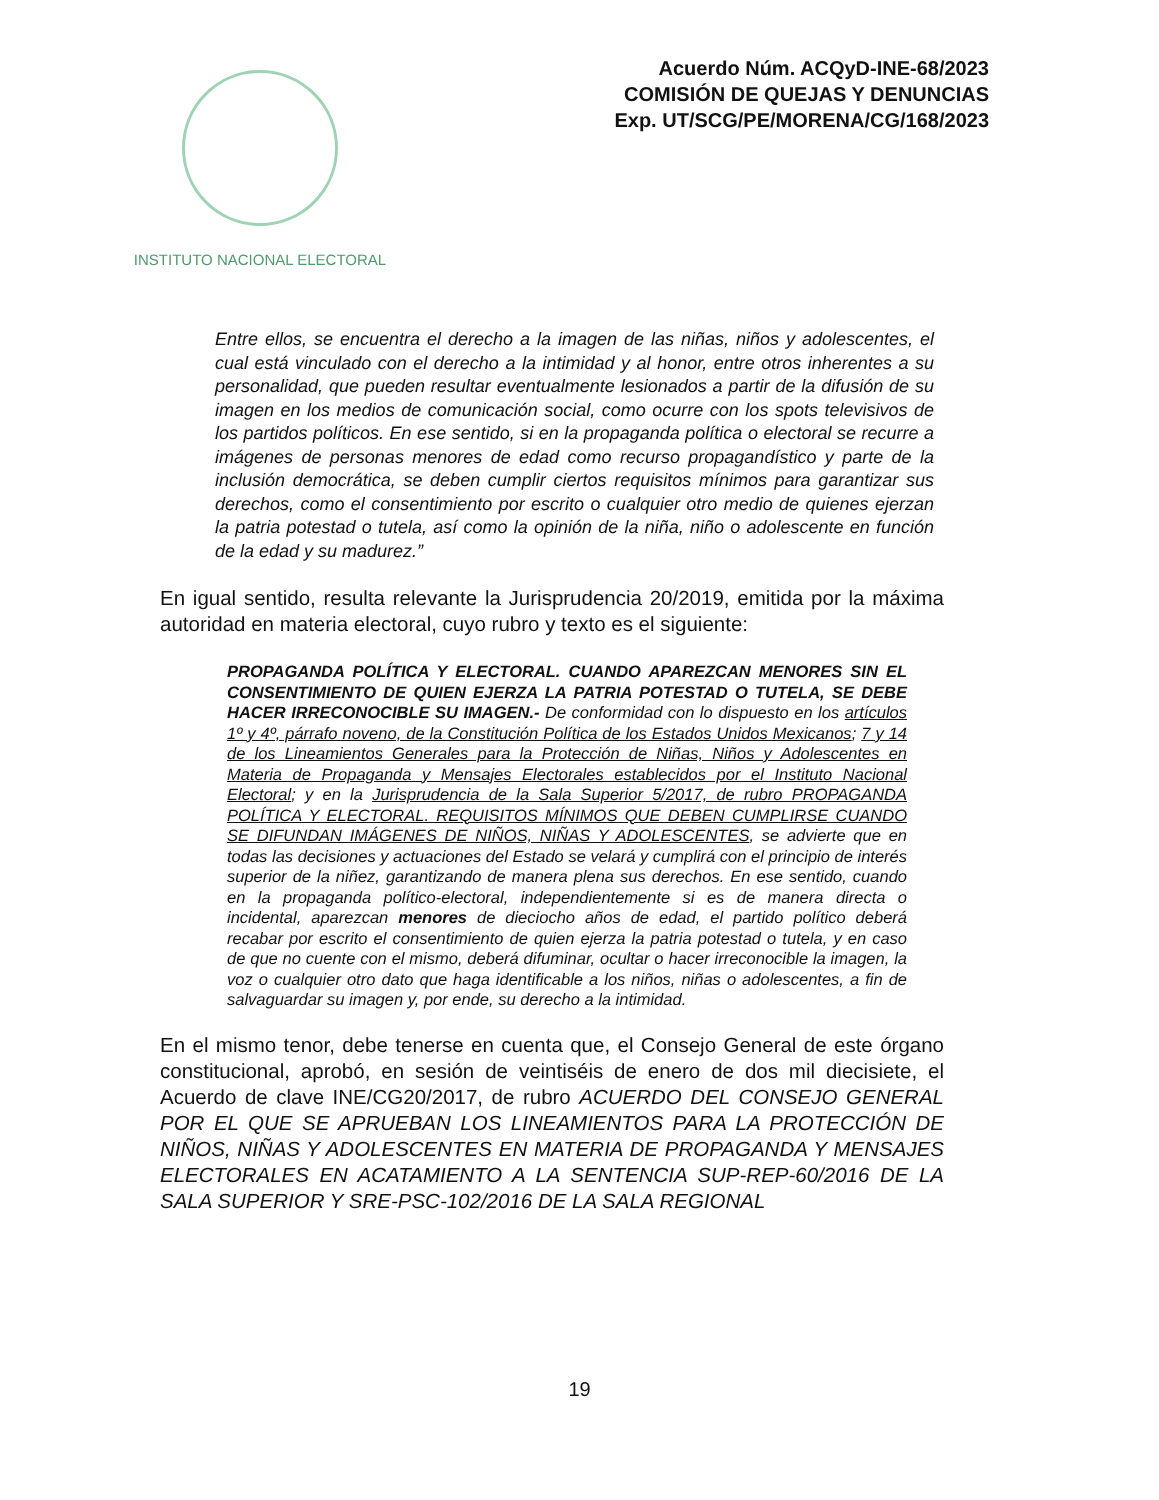INSTITUTO NACIONAL ELECTORAL
Acuerdo Núm. ACQyD-INE-68/2023
COMISIÓN DE QUEJAS Y DENUNCIAS
Exp. UT/SCG/PE/MORENA/CG/168/2023
Entre ellos, se encuentra el derecho a la imagen de las niñas, niños y adolescentes, el cual está vinculado con el derecho a la intimidad y al honor, entre otros inherentes a su personalidad, que pueden resultar eventualmente lesionados a partir de la difusión de su imagen en los medios de comunicación social, como ocurre con los spots televisivos de los partidos políticos. En ese sentido, si en la propaganda política o electoral se recurre a imágenes de personas menores de edad como recurso propagandístico y parte de la inclusión democrática, se deben cumplir ciertos requisitos mínimos para garantizar sus derechos, como el consentimiento por escrito o cualquier otro medio de quienes ejerzan la patria potestad o tutela, así como la opinión de la niña, niño o adolescente en función de la edad y su madurez.”
En igual sentido, resulta relevante la Jurisprudencia 20/2019, emitida por la máxima autoridad en materia electoral, cuyo rubro y texto es el siguiente:
PROPAGANDA POLÍTICA Y ELECTORAL. CUANDO APAREZCAN MENORES SIN EL CONSENTIMIENTO DE QUIEN EJERZA LA PATRIA POTESTAD O TUTELA, SE DEBE HACER IRRECONOCIBLE SU IMAGEN.- De conformidad con lo dispuesto en los artículos 1º y 4º, párrafo noveno, de la Constitución Política de los Estados Unidos Mexicanos; 7 y 14 de los Lineamientos Generales para la Protección de Niñas, Niños y Adolescentes en Materia de Propaganda y Mensajes Electorales establecidos por el Instituto Nacional Electoral; y en la Jurisprudencia de la Sala Superior 5/2017, de rubro PROPAGANDA POLÍTICA Y ELECTORAL. REQUISITOS MÍNIMOS QUE DEBEN CUMPLIRSE CUANDO SE DIFUNDAN IMÁGENES DE NIÑOS, NIÑAS Y ADOLESCENTES, se advierte que en todas las decisiones y actuaciones del Estado se velará y cumplirá con el principio de interés superior de la niñez, garantizando de manera plena sus derechos. En ese sentido, cuando en la propaganda político-electoral, independientemente si es de manera directa o incidental, aparezcan menores de dieciocho años de edad, el partido político deberá recabar por escrito el consentimiento de quien ejerza la patria potestad o tutela, y en caso de que no cuente con el mismo, deberá difuminar, ocultar o hacer irreconocible la imagen, la voz o cualquier otro dato que haga identificable a los niños, niñas o adolescentes, a fin de salvaguardar su imagen y, por ende, su derecho a la intimidad.
En el mismo tenor, debe tenerse en cuenta que, el Consejo General de este órgano constitucional, aprobó, en sesión de veintiséis de enero de dos mil diecisiete, el Acuerdo de clave INE/CG20/2017, de rubro ACUERDO DEL CONSEJO GENERAL POR EL QUE SE APRUEBAN LOS LINEAMIENTOS PARA LA PROTECCIÓN DE NIÑOS, NIÑAS Y ADOLESCENTES EN MATERIA DE PROPAGANDA Y MENSAJES ELECTORALES EN ACATAMIENTO A LA SENTENCIA SUP-REP-60/2016 DE LA SALA SUPERIOR Y SRE-PSC-102/2016 DE LA SALA REGIONAL
19